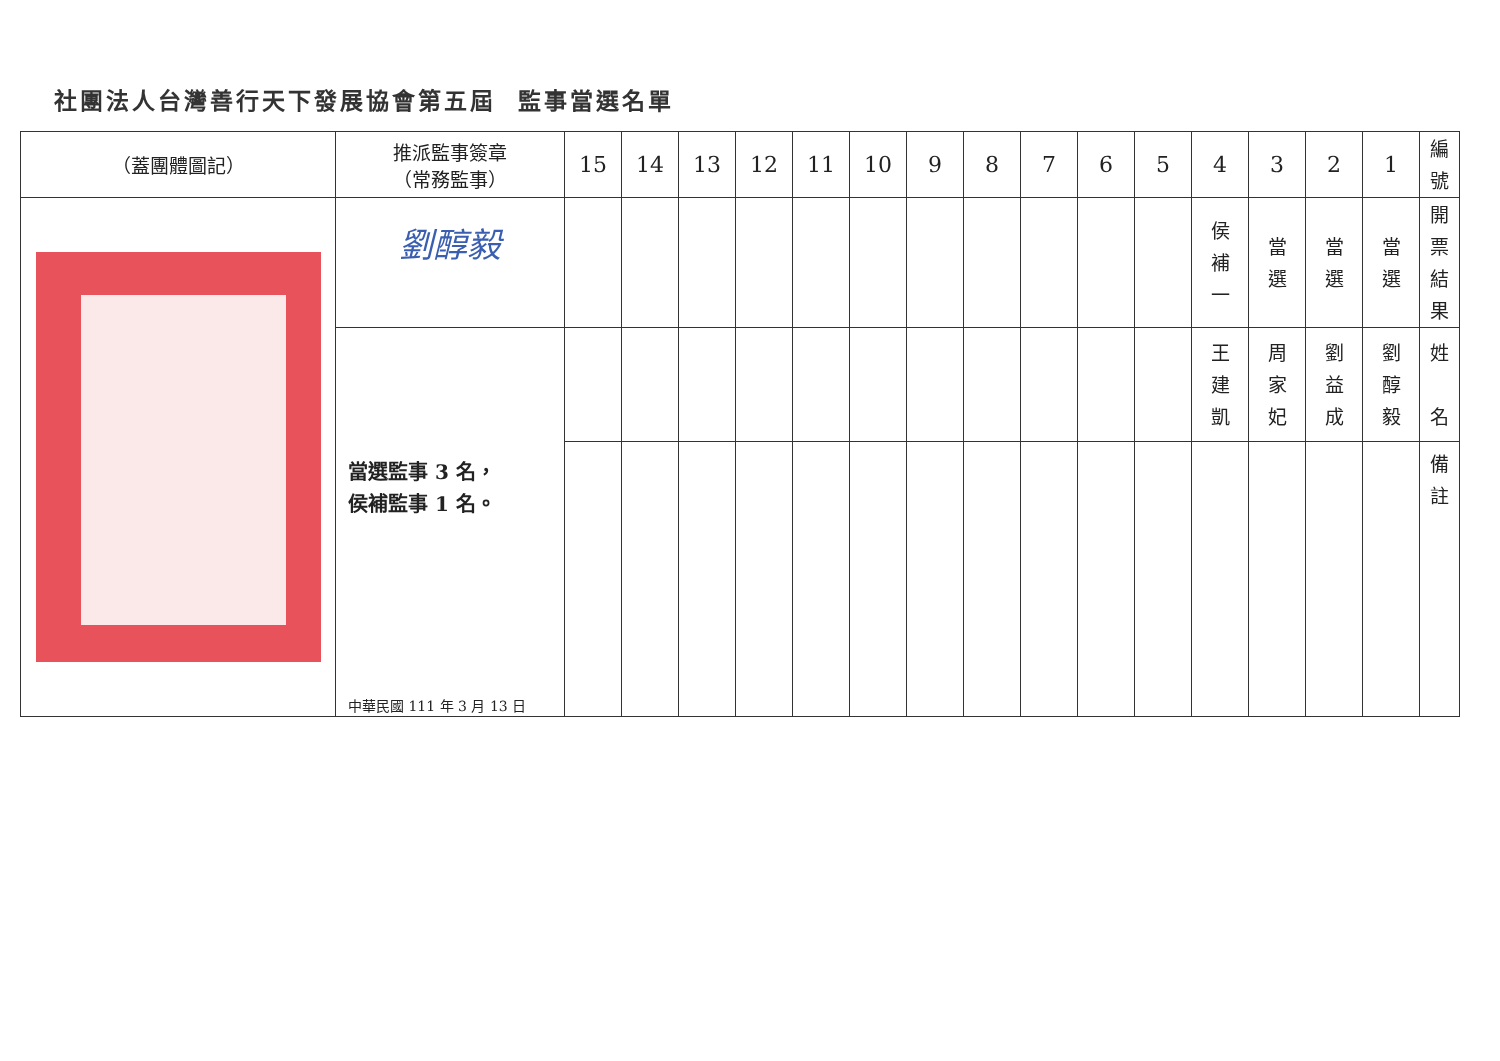社團法人台灣善行天下發展協會第五屆 監事當選名單
| （蓋團體圖記） | 推派監事簽章 （常務監事） | 15 | 14 | 13 | 12 | 11 | 10 | 9 | 8 | 7 | 6 | 5 | 4 | 3 | 2 | 1 | 編 號 |
| --- | --- | --- | --- | --- | --- | --- | --- | --- | --- | --- | --- | --- | --- | --- | --- | --- | --- |
| | 劉醇毅 | | | | | | | | | | | | 侯 補 一 | 當 選 | 當 選 | 當 選 | 開 票 結 果 |
| | 當選監事 3 名， 侯補監事 1 名。 中華民國 111 年 3 月 13 日 | | | | | | | | | | | | 王 建 凱 | 周 家 妃 | 劉 益 成 | 劉 醇 毅 | 姓 名 |
| | | | | | | | | | | | | | | | | | 備 註 |